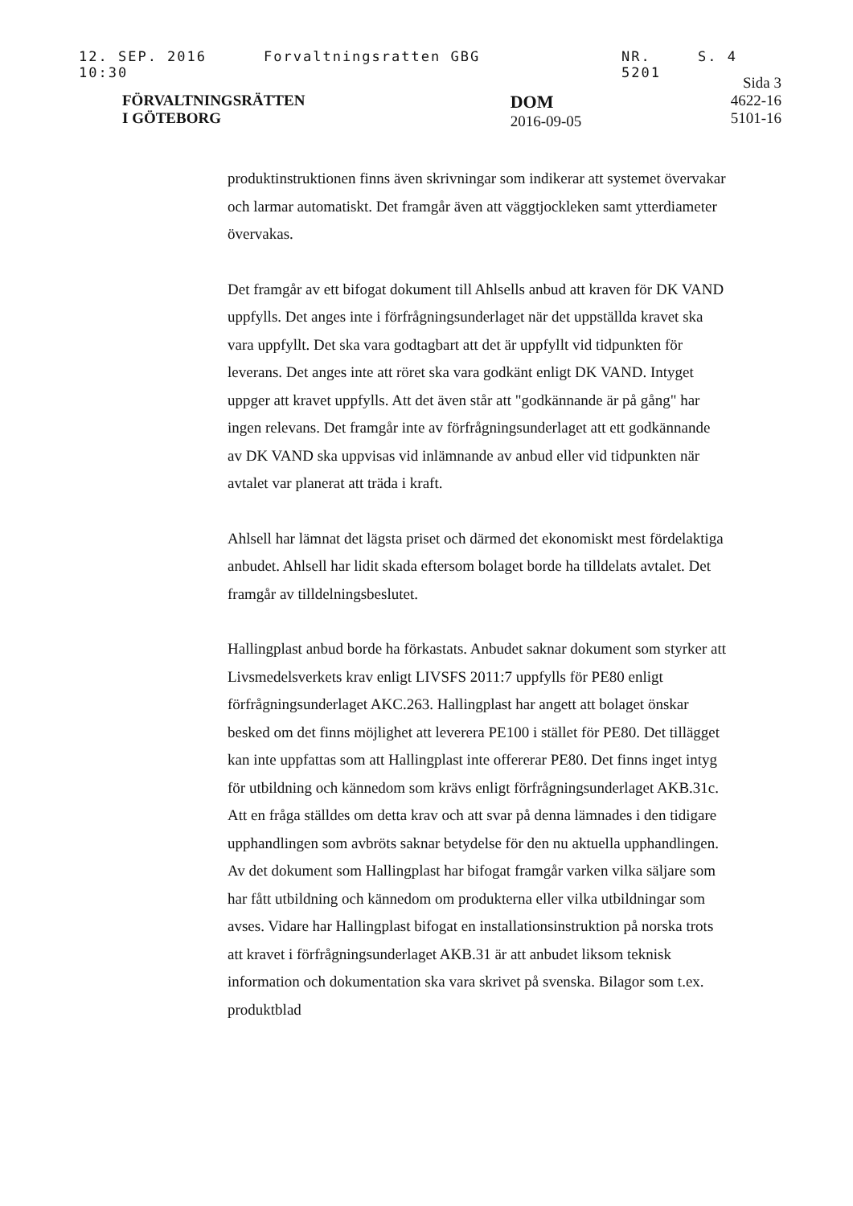12. SEP. 2016 10:30 Forvaltningsratten GBG NR. 5201 S. 4
FÖRVALTNINGSRÄTTEN
I GÖTEBORG
DOM
2016-09-05
Sida 3
4622-16
5101-16
produktinstruktionen finns även skrivningar som indikerar att systemet övervakar och larmar automatiskt. Det framgår även att väggtjockleken samt ytterdiameter övervakas.
Det framgår av ett bifogat dokument till Ahlsells anbud att kraven för DK VAND uppfylls. Det anges inte i förfrågningsunderlaget när det uppställda kravet ska vara uppfyllt. Det ska vara godtagbart att det är uppfyllt vid tidpunkten för leverans. Det anges inte att röret ska vara godkänt enligt DK VAND. Intyget uppger att kravet uppfylls. Att det även står att "godkännande är på gång" har ingen relevans. Det framgår inte av förfrågningsunderlaget att ett godkännande av DK VAND ska uppvisas vid inlämnande av anbud eller vid tidpunkten när avtalet var planerat att träda i kraft.
Ahlsell har lämnat det lägsta priset och därmed det ekonomiskt mest fördelaktiga anbudet. Ahlsell har lidit skada eftersom bolaget borde ha tilldelats avtalet. Det framgår av tilldelningsbeslutet.
Hallingplast anbud borde ha förkastats. Anbudet saknar dokument som styrker att Livsmedelsverkets krav enligt LIVSFS 2011:7 uppfylls för PE80 enligt förfrågningsunderlaget AKC.263. Hallingplast har angett att bolaget önskar besked om det finns möjlighet att leverera PE100 i stället för PE80. Det tillägget kan inte uppfattas som att Hallingplast inte offererar PE80. Det finns inget intyg för utbildning och kännedom som krävs enligt förfrågningsunderlaget AKB.31c. Att en fråga ställdes om detta krav och att svar på denna lämnades i den tidigare upphandlingen som avbröts saknar betydelse för den nu aktuella upphandlingen. Av det dokument som Hallingplast har bifogat framgår varken vilka säljare som har fått utbildning och kännedom om produkterna eller vilka utbildningar som avses. Vidare har Hallingplast bifogat en installationsinstruktion på norska trots att kravet i förfrågningsunderlaget AKB.31 är att anbudet liksom teknisk information och dokumentation ska vara skrivet på svenska. Bilagor som t.ex. produktblad